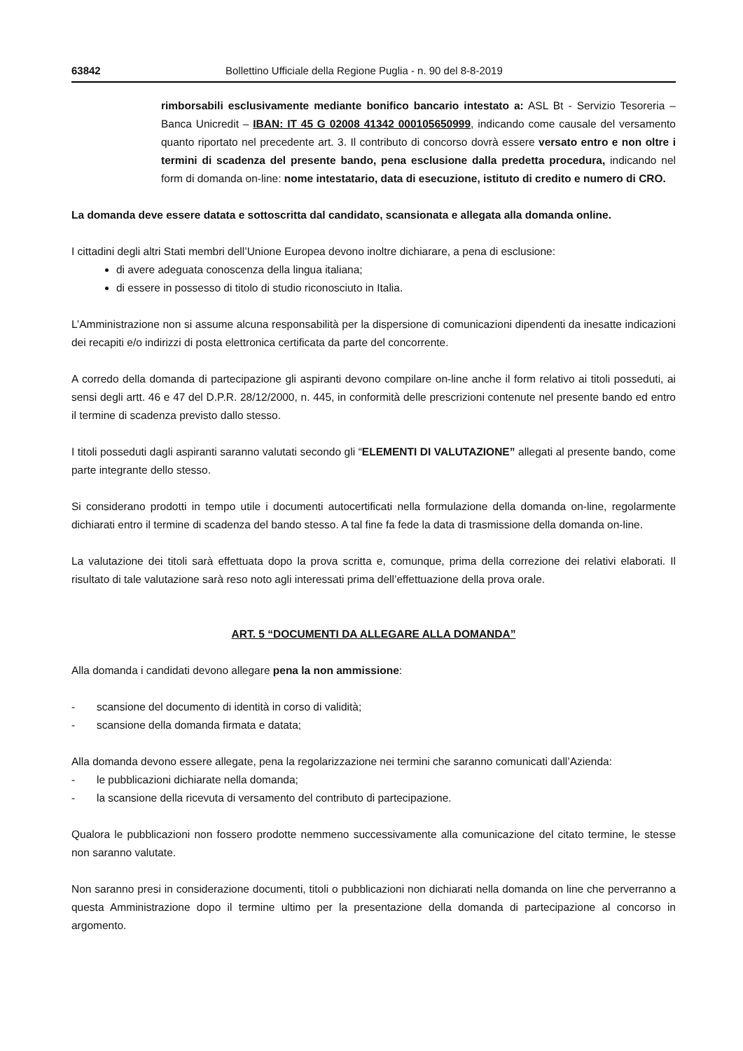63842 Bollettino Ufficiale della Regione Puglia - n. 90 del 8-8-2019
rimborsabili esclusivamente mediante bonifico bancario intestato a: ASL Bt - Servizio Tesoreria – Banca Unicredit – IBAN: IT 45 G 02008 41342 000105650999, indicando come causale del versamento quanto riportato nel precedente art. 3. Il contributo di concorso dovrà essere versato entro e non oltre i termini di scadenza del presente bando, pena esclusione dalla predetta procedura, indicando nel form di domanda on-line: nome intestatario, data di esecuzione, istituto di credito e numero di CRO.
La domanda deve essere datata e sottoscritta dal candidato, scansionata e allegata alla domanda online.
I cittadini degli altri Stati membri dell’Unione Europea devono inoltre dichiarare, a pena di esclusione:
di avere adeguata conoscenza della lingua italiana;
di essere in possesso di titolo di studio riconosciuto in Italia.
L’Amministrazione non si assume alcuna responsabilità per la dispersione di comunicazioni dipendenti da inesatte indicazioni dei recapiti e/o indirizzi di posta elettronica certificata da parte del concorrente.
A corredo della domanda di partecipazione gli aspiranti devono compilare on-line anche il form relativo ai titoli posseduti, ai sensi degli artt. 46 e 47 del D.P.R. 28/12/2000, n. 445, in conformità delle prescrizioni contenute nel presente bando ed entro il termine di scadenza previsto dallo stesso.
I titoli posseduti dagli aspiranti saranno valutati secondo gli “ELEMENTI DI VALUTAZIONE” allegati al presente bando, come parte integrante dello stesso.
Si considerano prodotti in tempo utile i documenti autocertificati nella formulazione della domanda on-line, regolarmente dichiarati entro il termine di scadenza del bando stesso. A tal fine fa fede la data di trasmissione della domanda on-line.
La valutazione dei titoli sarà effettuata dopo la prova scritta e, comunque, prima della correzione dei relativi elaborati. Il risultato di tale valutazione sarà reso noto agli interessati prima dell’effettuazione della prova orale.
ART. 5 “DOCUMENTI DA ALLEGARE ALLA DOMANDA”
Alla domanda i candidati devono allegare pena la non ammissione:
- scansione del documento di identità in corso di validità;
- scansione della domanda firmata e datata;
Alla domanda devono essere allegate, pena la regolarizzazione nei termini che saranno comunicati dall’Azienda:
- le pubblicazioni dichiarate nella domanda;
- la scansione della ricevuta di versamento del contributo di partecipazione.
Qualora le pubblicazioni non fossero prodotte nemmeno successivamente alla comunicazione del citato termine, le stesse non saranno valutate.
Non saranno presi in considerazione documenti, titoli o pubblicazioni non dichiarati nella domanda on line che perverranno a questa Amministrazione dopo il termine ultimo per la presentazione della domanda di partecipazione al concorso in argomento.